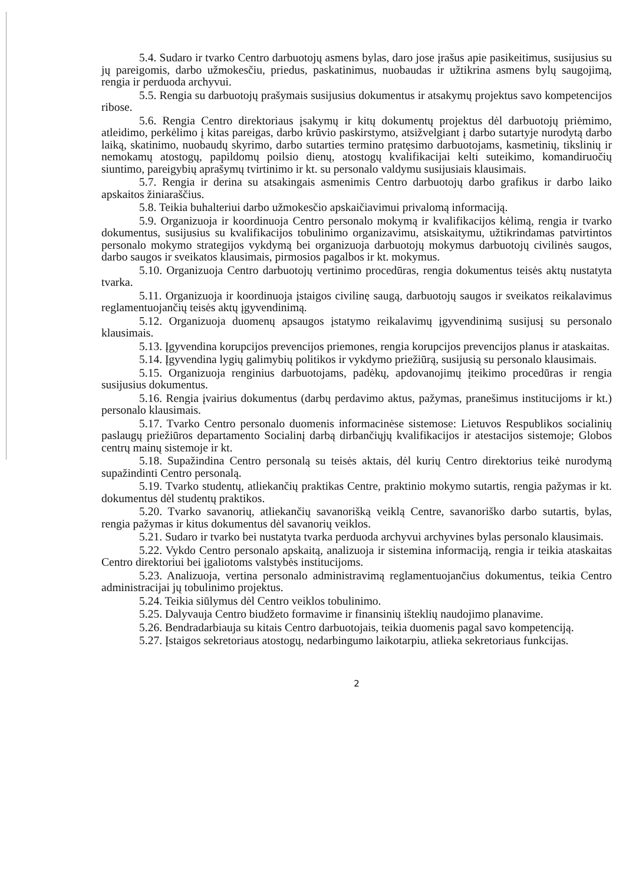5.4. Sudaro ir tvarko Centro darbuotojų asmens bylas, daro jose įrašus apie pasikeitimus, susijusius su jų pareigomis, darbo užmokesčiu, priedus, paskatinimus, nuobaudas ir užtikrina asmens bylų saugojimą, rengia ir perduoda archyvui.
5.5. Rengia su darbuotojų prašymais susijusius dokumentus ir atsakymų projektus savo kompetencijos ribose.
5.6. Rengia Centro direktoriaus įsakymų ir kitų dokumentų projektus dėl darbuotojų priėmimo, atleidimo, perkėlimo į kitas pareigas, darbo krūvio paskirstymo, atsižvelgiant į darbo sutartyje nurodytą darbo laiką, skatinimo, nuobaudų skyrimo, darbo sutarties termino pratęsimo darbuotojams, kasmetinių, tikslinių ir nemokamų atostogų, papildomų poilsio dienų, atostogų kvalifikacijai kelti suteikimo, komandiruočių siuntimo, pareigybių aprašymų tvirtinimo ir kt. su personalo valdymu susijusiais klausimais.
5.7. Rengia ir derina su atsakingais asmenimis Centro darbuotojų darbo grafikus ir darbo laiko apskaitos žiniaraščius.
5.8. Teikia buhalteriui darbo užmokesčio apskaičiavimui privalomą informaciją.
5.9. Organizuoja ir koordinuoja Centro personalo mokymą ir kvalifikacijos kėlimą, rengia ir tvarko dokumentus, susijusius su kvalifikacijos tobulinimo organizavimu, atsiskaitymu, užtikrindamas patvirtintos personalo mokymo strategijos vykdymą bei organizuoja darbuotojų mokymus darbuotojų civilinės saugos, darbo saugos ir sveikatos klausimais, pirmosios pagalbos ir kt. mokymus.
5.10. Organizuoja Centro darbuotojų vertinimo procedūras, rengia dokumentus teisės aktų nustatyta tvarka.
5.11. Organizuoja ir koordinuoja įstaigos civilinę saugą, darbuotojų saugos ir sveikatos reikalavimus reglamentuojančių teisės aktų įgyvendinimą.
5.12. Organizuoja duomenų apsaugos įstatymo reikalavimų įgyvendinimą susijusį su personalo klausimais.
5.13. Įgyvendina korupcijos prevencijos priemones, rengia korupcijos prevencijos planus ir ataskaitas.
5.14. Įgyvendina lygių galimybių politikos ir vykdymo priežiūrą, susijusią su personalo klausimais.
5.15. Organizuoja renginius darbuotojams, padėkų, apdovanojimų įteikimo procedūras ir rengia susijusius dokumentus.
5.16. Rengia įvairius dokumentus (darbų perdavimo aktus, pažymas, pranešimus institucijoms ir kt.) personalo klausimais.
5.17. Tvarko Centro personalo duomenis informacinėse sistemose: Lietuvos Respublikos socialinių paslaugų priežiūros departamento Socialinį darbą dirbančiųjų kvalifikacijos ir atestacijos sistemoje; Globos centrų mainų sistemoje ir kt.
5.18. Supažindina Centro personalą su teisės aktais, dėl kurių Centro direktorius teikė nurodymą supažindinti Centro personalą.
5.19. Tvarko studentų, atliekančių praktikas Centre, praktinio mokymo sutartis, rengia pažymas ir kt. dokumentus dėl studentų praktikos.
5.20. Tvarko savanorių, atliekančių savanorišką veiklą Centre, savanoriško darbo sutartis, bylas, rengia pažymas ir kitus dokumentus dėl savanorių veiklos.
5.21. Sudaro ir tvarko bei nustatyta tvarka perduoda archyvui archyvines bylas personalo klausimais.
5.22. Vykdo Centro personalo apskaitą, analizuoja ir sistemina informaciją, rengia ir teikia ataskaitas Centro direktoriui bei įgaliotoms valstybės institucijoms.
5.23. Analizuoja, vertina personalo administravimą reglamentuojančius dokumentus, teikia Centro administracijai jų tobulinimo projektus.
5.24. Teikia siūlymus dėl Centro veiklos tobulinimo.
5.25. Dalyvauja Centro biudžeto formavime ir finansinių išteklių naudojimo planavime.
5.26. Bendradarbiauja su kitais Centro darbuotojais, teikia duomenis pagal savo kompetenciją.
5.27. Įstaigos sekretoriaus atostogų, nedarbingumo laikotarpiu, atlieka sekretoriaus funkcijas.
2